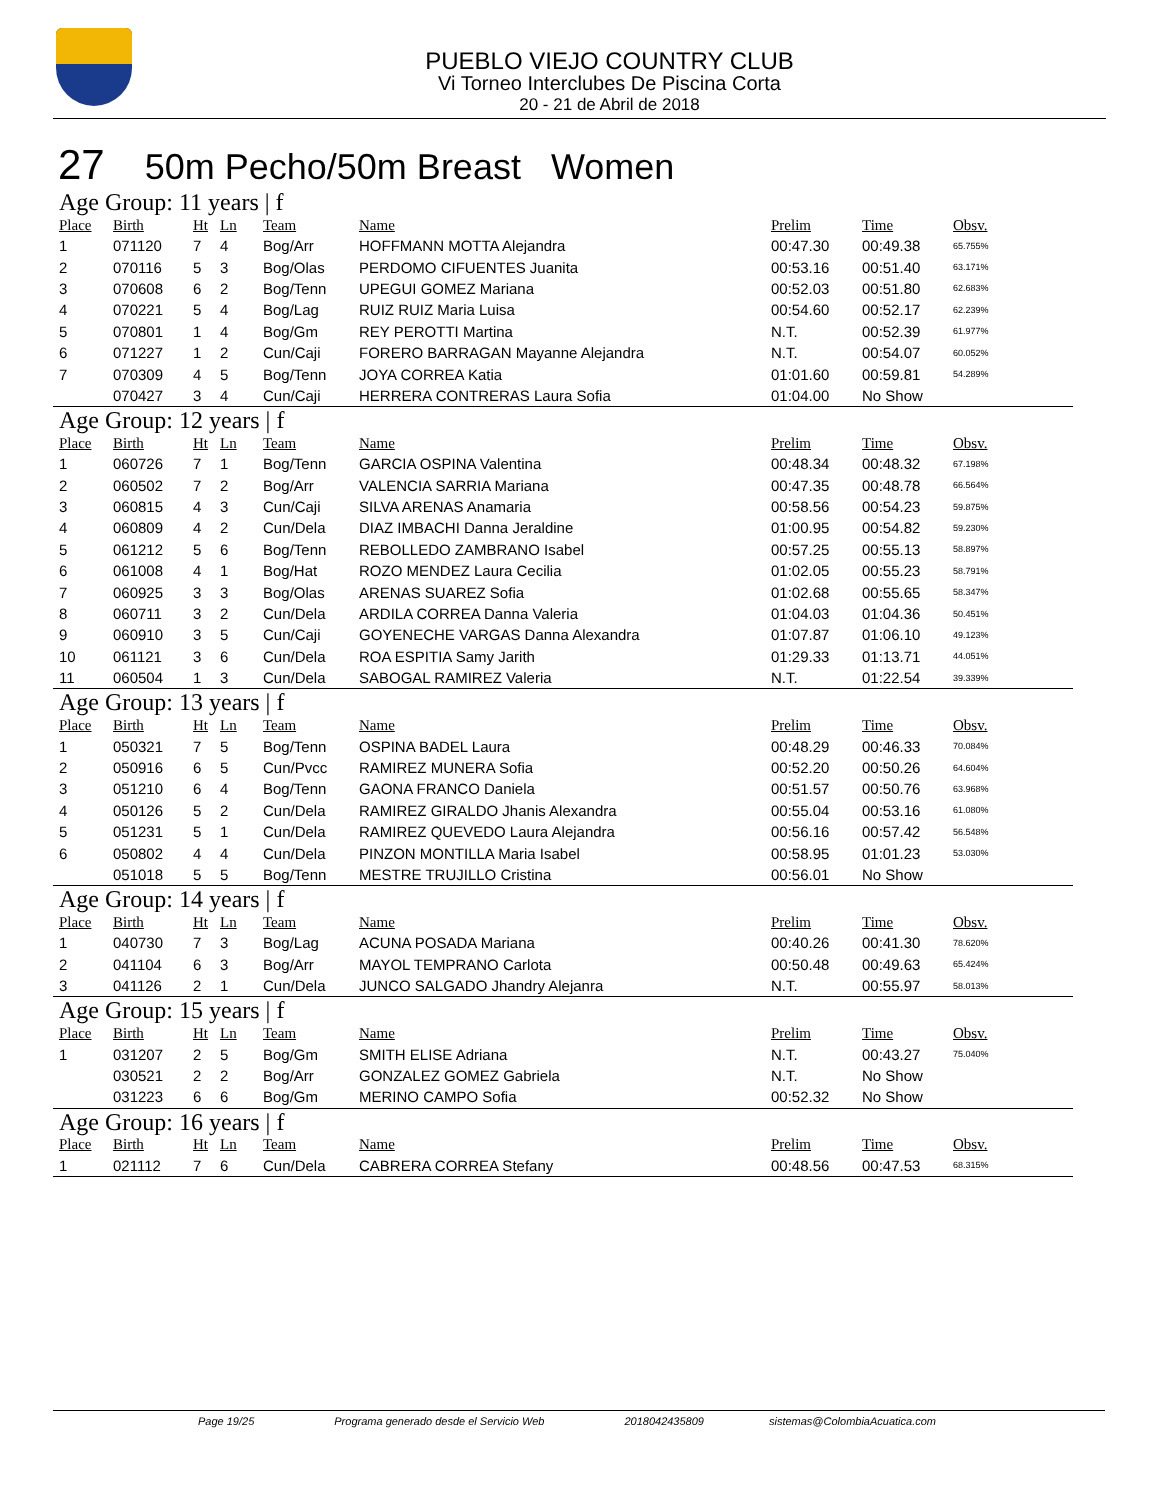PUEBLO VIEJO COUNTRY CLUB
Vi Torneo Interclubes De Piscina Corta
20 - 21 de Abril de 2018
27 50m Pecho/50m Breast Women
Age Group: 11 years | f
| Place | Birth | Ht | Ln | Team | Name | Prelim | Time | Obsv. |
| --- | --- | --- | --- | --- | --- | --- | --- | --- |
| 1 | 071120 | 7 | 4 | Bog/Arr | HOFFMANN MOTTA Alejandra | 00:47.30 | 00:49.38 | 65.755% |
| 2 | 070116 | 5 | 3 | Bog/Olas | PERDOMO CIFUENTES Juanita | 00:53.16 | 00:51.40 | 63.171% |
| 3 | 070608 | 6 | 2 | Bog/Tenn | UPEGUI GOMEZ Mariana | 00:52.03 | 00:51.80 | 62.683% |
| 4 | 070221 | 5 | 4 | Bog/Lag | RUIZ RUIZ Maria Luisa | 00:54.60 | 00:52.17 | 62.239% |
| 5 | 070801 | 1 | 4 | Bog/Gm | REY PEROTTI Martina | N.T. | 00:52.39 | 61.977% |
| 6 | 071227 | 1 | 2 | Cun/Caji | FORERO BARRAGAN Mayanne Alejandra | N.T. | 00:54.07 | 60.052% |
| 7 | 070309 | 4 | 5 | Bog/Tenn | JOYA CORREA Katia | 01:01.60 | 00:59.81 | 54.289% |
| | 070427 | 3 | 4 | Cun/Caji | HERRERA CONTRERAS Laura Sofia | 01:04.00 | No Show | |
Age Group: 12 years | f
| Place | Birth | Ht | Ln | Team | Name | Prelim | Time | Obsv. |
| --- | --- | --- | --- | --- | --- | --- | --- | --- |
| 1 | 060726 | 7 | 1 | Bog/Tenn | GARCIA OSPINA Valentina | 00:48.34 | 00:48.32 | 67.198% |
| 2 | 060502 | 7 | 2 | Bog/Arr | VALENCIA SARRIA Mariana | 00:47.35 | 00:48.78 | 66.564% |
| 3 | 060815 | 4 | 3 | Cun/Caji | SILVA ARENAS Anamaria | 00:58.56 | 00:54.23 | 59.875% |
| 4 | 060809 | 4 | 2 | Cun/Dela | DIAZ IMBACHI Danna Jeraldine | 01:00.95 | 00:54.82 | 59.230% |
| 5 | 061212 | 5 | 6 | Bog/Tenn | REBOLLEDO ZAMBRANO Isabel | 00:57.25 | 00:55.13 | 58.897% |
| 6 | 061008 | 4 | 1 | Bog/Hat | ROZO MENDEZ Laura Cecilia | 01:02.05 | 00:55.23 | 58.791% |
| 7 | 060925 | 3 | 3 | Bog/Olas | ARENAS SUAREZ Sofia | 01:02.68 | 00:55.65 | 58.347% |
| 8 | 060711 | 3 | 2 | Cun/Dela | ARDILA CORREA Danna Valeria | 01:04.03 | 01:04.36 | 50.451% |
| 9 | 060910 | 3 | 5 | Cun/Caji | GOYENECHE VARGAS Danna Alexandra | 01:07.87 | 01:06.10 | 49.123% |
| 10 | 061121 | 3 | 6 | Cun/Dela | ROA ESPITIA Samy Jarith | 01:29.33 | 01:13.71 | 44.051% |
| 11 | 060504 | 1 | 3 | Cun/Dela | SABOGAL RAMIREZ Valeria | N.T. | 01:22.54 | 39.339% |
Age Group: 13 years | f
| Place | Birth | Ht | Ln | Team | Name | Prelim | Time | Obsv. |
| --- | --- | --- | --- | --- | --- | --- | --- | --- |
| 1 | 050321 | 7 | 5 | Bog/Tenn | OSPINA BADEL Laura | 00:48.29 | 00:46.33 | 70.084% |
| 2 | 050916 | 6 | 5 | Cun/Pvcc | RAMIREZ MUNERA Sofia | 00:52.20 | 00:50.26 | 64.604% |
| 3 | 051210 | 6 | 4 | Bog/Tenn | GAONA FRANCO Daniela | 00:51.57 | 00:50.76 | 63.968% |
| 4 | 050126 | 5 | 2 | Cun/Dela | RAMIREZ GIRALDO Jhanis Alexandra | 00:55.04 | 00:53.16 | 61.080% |
| 5 | 051231 | 5 | 1 | Cun/Dela | RAMIREZ QUEVEDO Laura Alejandra | 00:56.16 | 00:57.42 | 56.548% |
| 6 | 050802 | 4 | 4 | Cun/Dela | PINZON MONTILLA Maria Isabel | 00:58.95 | 01:01.23 | 53.030% |
| | 051018 | 5 | 5 | Bog/Tenn | MESTRE TRUJILLO Cristina | 00:56.01 | No Show | |
Age Group: 14 years | f
| Place | Birth | Ht | Ln | Team | Name | Prelim | Time | Obsv. |
| --- | --- | --- | --- | --- | --- | --- | --- | --- |
| 1 | 040730 | 7 | 3 | Bog/Lag | ACUNA POSADA Mariana | 00:40.26 | 00:41.30 | 78.620% |
| 2 | 041104 | 6 | 3 | Bog/Arr | MAYOL TEMPRANO Carlota | 00:50.48 | 00:49.63 | 65.424% |
| 3 | 041126 | 2 | 1 | Cun/Dela | JUNCO SALGADO Jhandry Alejanra | N.T. | 00:55.97 | 58.013% |
Age Group: 15 years | f
| Place | Birth | Ht | Ln | Team | Name | Prelim | Time | Obsv. |
| --- | --- | --- | --- | --- | --- | --- | --- | --- |
| 1 | 031207 | 2 | 5 | Bog/Gm | SMITH ELISE Adriana | N.T. | 00:43.27 | 75.040% |
| | 030521 | 2 | 2 | Bog/Arr | GONZALEZ GOMEZ Gabriela | N.T. | No Show | |
| | 031223 | 6 | 6 | Bog/Gm | MERINO CAMPO Sofia | 00:52.32 | No Show | |
Age Group: 16 years | f
| Place | Birth | Ht | Ln | Team | Name | Prelim | Time | Obsv. |
| --- | --- | --- | --- | --- | --- | --- | --- | --- |
| 1 | 021112 | 7 | 6 | Cun/Dela | CABRERA CORREA Stefany | 00:48.56 | 00:47.53 | 68.315% |
Page 19/25 Programa generado desde el Servicio Web 2018042435809 sistemas@ColombiaAcuatica.com